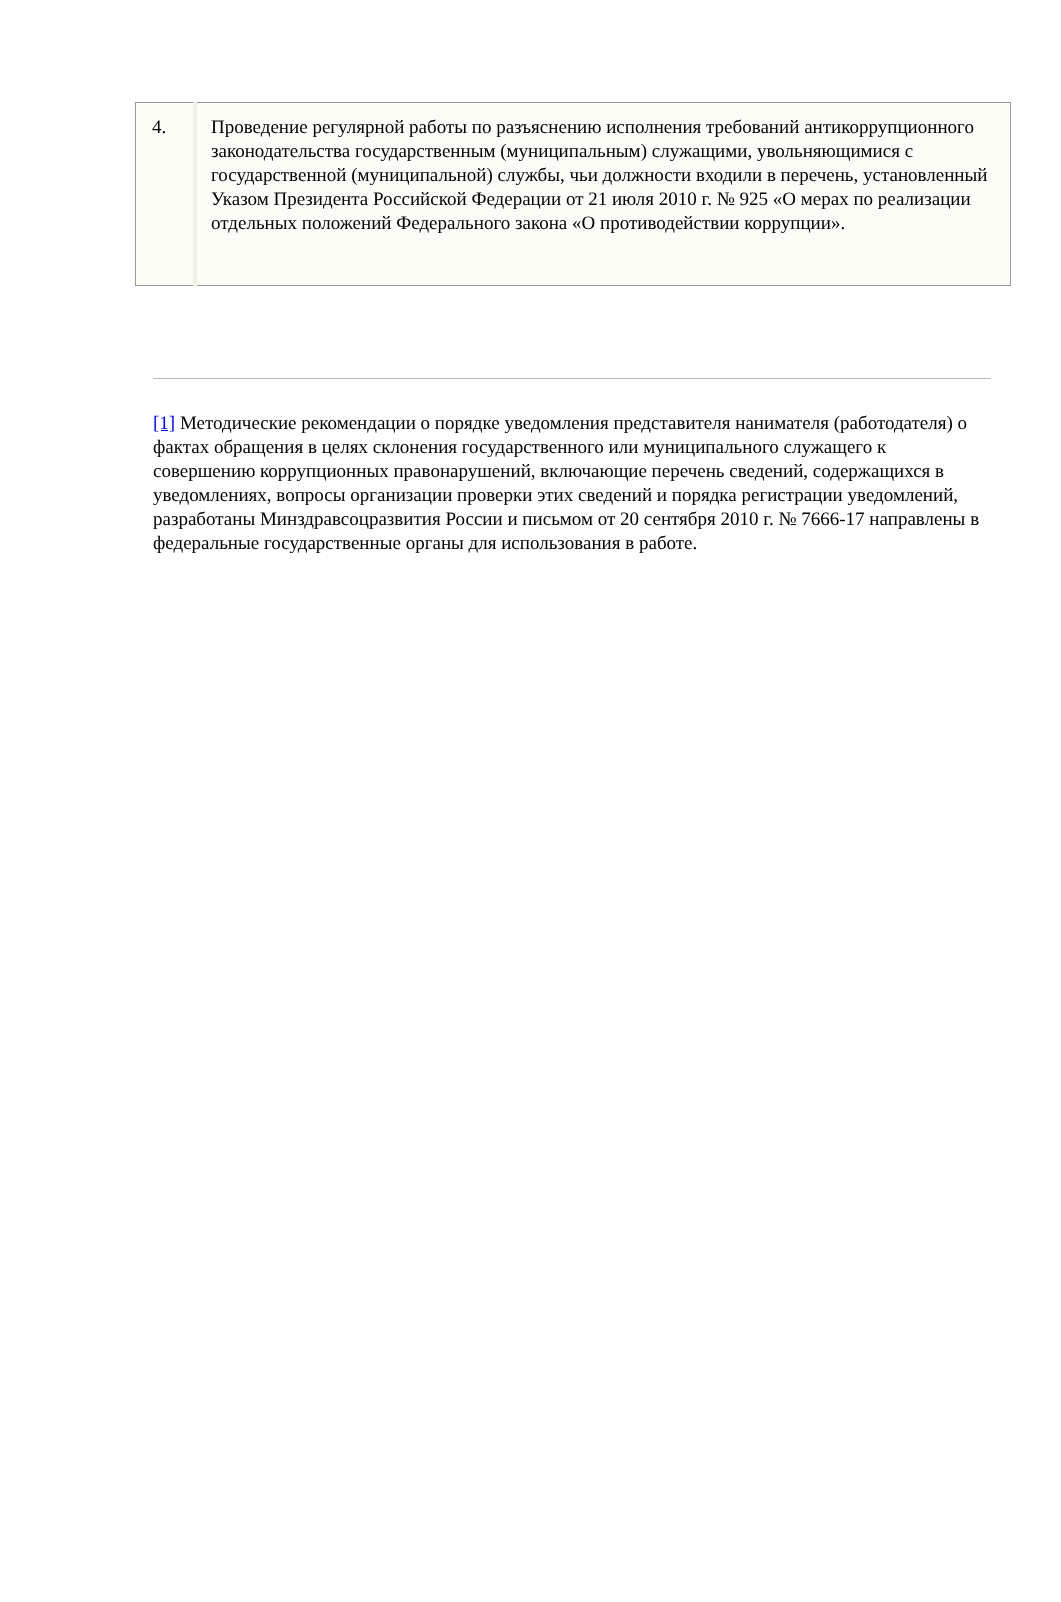| 4. | Проведение регулярной работы по разъяснению исполнения требований антикоррупционного законодательства государственным (муниципальным) служащими, увольняющимися с государственной (муниципальной) службы, чьи должности входили в перечень, установленный Указом Президента Российской Федерации от 21 июля 2010 г. № 925 «О мерах по реализации отдельных положений Федерального закона «О противодействии коррупции». |
[1] Методические рекомендации о порядке уведомления представителя нанимателя (работодателя) о фактах обращения в целях склонения государственного или муниципального служащего к совершению коррупционных правонарушений, включающие перечень сведений, содержащихся в уведомлениях, вопросы организации проверки этих сведений и порядка регистрации уведомлений, разработаны Минздравсоцразвития России и письмом от 20 сентября 2010 г. № 7666-17 направлены в федеральные государственные органы для использования в работе.